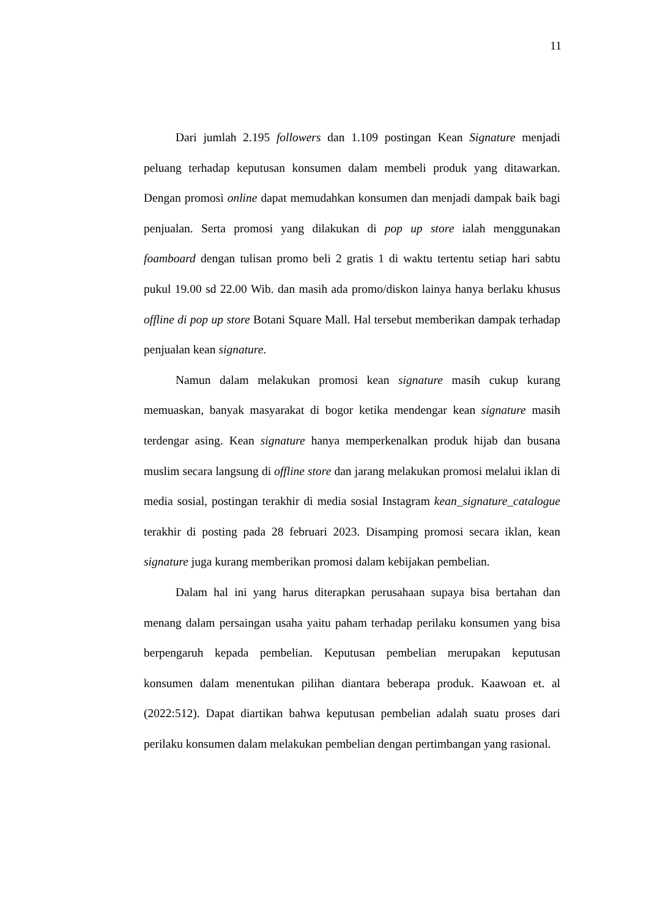11
Dari jumlah 2.195 followers dan 1.109 postingan Kean Signature menjadi peluang terhadap keputusan konsumen dalam membeli produk yang ditawarkan. Dengan promosi online dapat memudahkan konsumen dan menjadi dampak baik bagi penjualan. Serta promosi yang dilakukan di pop up store ialah menggunakan foamboard dengan tulisan promo beli 2 gratis 1 di waktu tertentu setiap hari sabtu pukul 19.00 sd 22.00 Wib. dan masih ada promo/diskon lainya hanya berlaku khusus offline di pop up store Botani Square Mall. Hal tersebut memberikan dampak terhadap penjualan kean signature.
Namun dalam melakukan promosi kean signature masih cukup kurang memuaskan, banyak masyarakat di bogor ketika mendengar kean signature masih terdengar asing. Kean signature hanya memperkenalkan produk hijab dan busana muslim secara langsung di offline store dan jarang melakukan promosi melalui iklan di media sosial, postingan terakhir di media sosial Instagram kean_signature_catalogue terakhir di posting pada 28 februari 2023. Disamping promosi secara iklan, kean signature juga kurang memberikan promosi dalam kebijakan pembelian.
Dalam hal ini yang harus diterapkan perusahaan supaya bisa bertahan dan menang dalam persaingan usaha yaitu paham terhadap perilaku konsumen yang bisa berpengaruh kepada pembelian. Keputusan pembelian merupakan keputusan konsumen dalam menentukan pilihan diantara beberapa produk. Kaawoan et. al (2022:512). Dapat diartikan bahwa keputusan pembelian adalah suatu proses dari perilaku konsumen dalam melakukan pembelian dengan pertimbangan yang rasional.